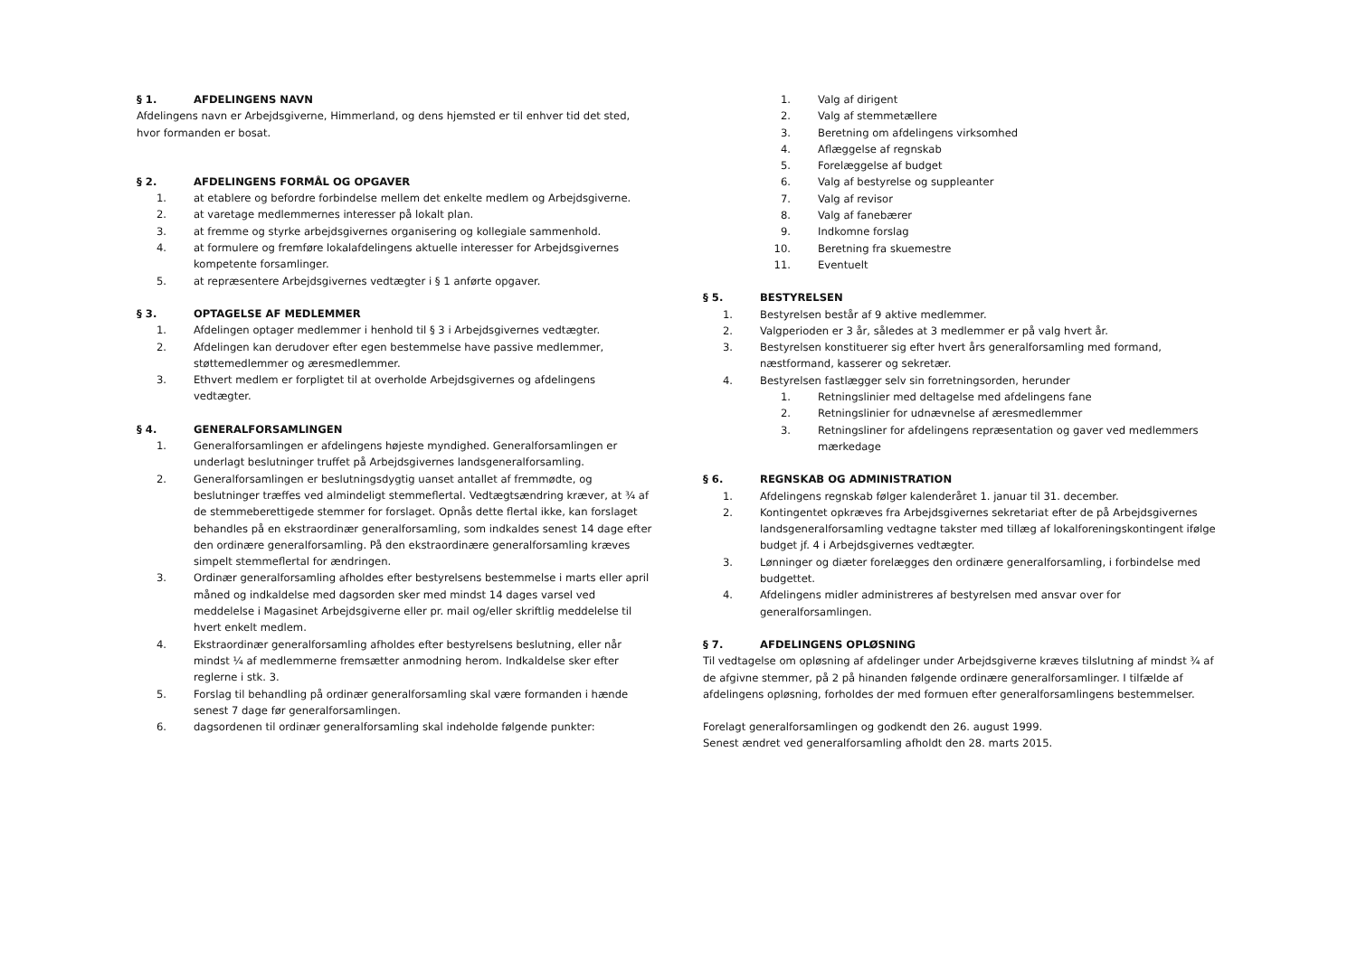§ 1. AFDELINGENS NAVN
Afdelingens navn er Arbejdsgiverne, Himmerland, og dens hjemsted er til enhver tid det sted, hvor formanden er bosat.
§ 2. AFDELINGENS FORMÅL OG OPGAVER
1. at etablere og befordre forbindelse mellem det enkelte medlem og Arbejdsgiverne.
2. at varetage medlemmernes interesser på lokalt plan.
3. at fremme og styrke arbejdsgivernes organisering og kollegiale sammenhold.
4. at formulere og fremføre lokalafdelingens aktuelle interesser for Arbejdsgivernes kompetente forsamlinger.
5. at repræsentere Arbejdsgivernes vedtægter i § 1 anførte opgaver.
§ 3. OPTAGELSE AF MEDLEMMER
1. Afdelingen optager medlemmer i henhold til § 3 i Arbejdsgivernes vedtægter.
2. Afdelingen kan derudover efter egen bestemmelse have passive medlemmer, støttemedlemmer og æresmedlemmer.
3. Ethvert medlem er forpligtet til at overholde Arbejdsgivernes og afdelingens vedtægter.
§ 4. GENERALFORSAMLINGEN
1. Generalforsamlingen er afdelingens højeste myndighed. Generalforsamlingen er underlagt beslutninger truffet på Arbejdsgivernes landsgeneralforsamling.
2. Generalforsamlingen er beslutningsdygtig uanset antallet af fremmødte, og beslutninger træffes ved almindeligt stemmeflertal. Vedtægtsændring kræver, at ¾ af de stemmeberettigede stemmer for forslaget. Opnås dette flertal ikke, kan forslaget behandles på en ekstraordinær generalforsamling, som indkaldes senest 14 dage efter den ordinære generalforsamling. På den ekstraordinære generalforsamling kræves simpelt stemmeflertal for ændringen.
3. Ordinær generalforsamling afholdes efter bestyrelsens bestemmelse i marts eller april måned og indkaldelse med dagsorden sker med mindst 14 dages varsel ved meddelelse i Magasinet Arbejdsgiverne eller pr. mail og/eller skriftlig meddelelse til hvert enkelt medlem.
4. Ekstraordinær generalforsamling afholdes efter bestyrelsens beslutning, eller når mindst ¼ af medlemmerne fremsætter anmodning herom. Indkaldelse sker efter reglerne i stk. 3.
5. Forslag til behandling på ordinær generalforsamling skal være formanden i hænde senest 7 dage før generalforsamlingen.
6. dagsordenen til ordinær generalforsamling skal indeholde følgende punkter:
1. Valg af dirigent
2. Valg af stemmetællere
3. Beretning om afdelingens virksomhed
4. Aflæggelse af regnskab
5. Forelæggelse af budget
6. Valg af bestyrelse og suppleanter
7. Valg af revisor
8. Valg af fanebærer
9. Indkomne forslag
10. Beretning fra skuemestre
11. Eventuelt
§ 5. BESTYRELSEN
1. Bestyrelsen består af 9 aktive medlemmer.
2. Valgperioden er 3 år, således at 3 medlemmer er på valg hvert år.
3. Bestyrelsen konstituerer sig efter hvert års generalforsamling med formand, næstformand, kasserer og sekretær.
4. Bestyrelsen fastlægger selv sin forretningsorden, herunder
1. Retningslinier med deltagelse med afdelingens fane
2. Retningslinier for udnævnelse af æresmedlemmer
3. Retningsliner for afdelingens repræsentation og gaver ved medlemmers mærkedage
§ 6. REGNSKAB OG ADMINISTRATION
1. Afdelingens regnskab følger kalenderåret 1. januar til 31. december.
2. Kontingentet opkræves fra Arbejdsgivernes sekretariat efter de på Arbejdsgivernes landsgeneralforsamling vedtagne takster med tillæg af lokalforeningskontingent ifølge budget jf. 4 i Arbejdsgivernes vedtægter.
3. Lønninger og diæter forelægges den ordinære generalforsamling, i forbindelse med budgettet.
4. Afdelingens midler administreres af bestyrelsen med ansvar over for generalforsamlingen.
§ 7. AFDELINGENS OPLØSNING
Til vedtagelse om opløsning af afdelinger under Arbejdsgiverne kræves tilslutning af mindst ¾ af de afgivne stemmer, på 2 på hinanden følgende ordinære generalforsamlinger. I tilfælde af afdelingens opløsning, forholdes der med formuen efter generalforsamlingens bestemmelser.
Forelagt generalforsamlingen og godkendt den 26. august 1999.
Senest ændret ved generalforsamling afholdt den 28. marts 2015.